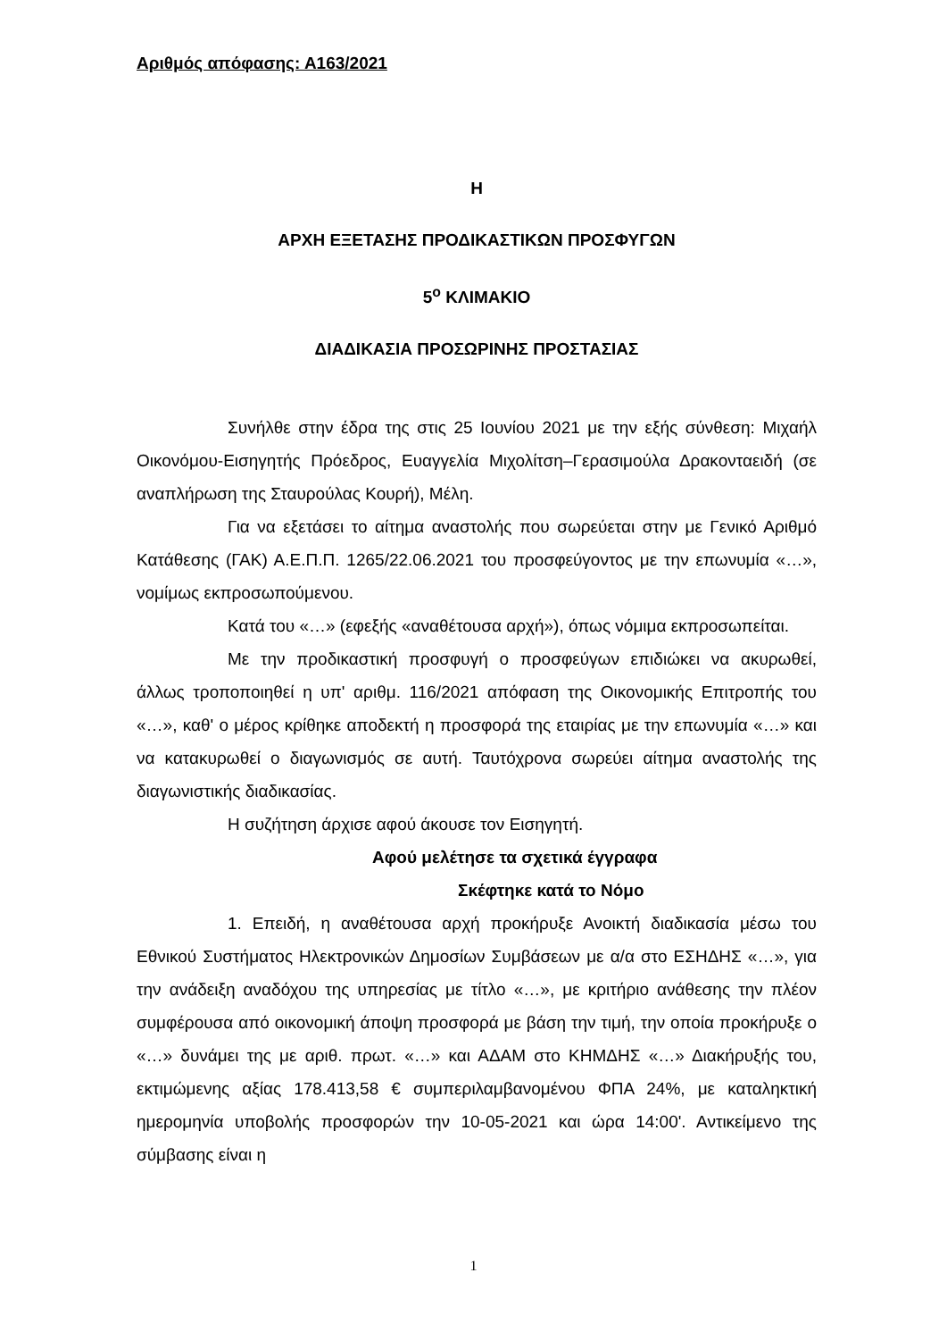Αριθμός απόφασης: Α163/2021
Η
ΑΡΧΗ ΕΞΕΤΑΣΗΣ ΠΡΟΔΙΚΑΣΤΙΚΩΝ ΠΡΟΣΦΥΓΩΝ
5<sup>ο</sup> ΚΛΙΜΑΚΙΟ
ΔΙΑΔΙΚΑΣΙΑ ΠΡΟΣΩΡΙΝΗΣ ΠΡΟΣΤΑΣΙΑΣ
Συνήλθε στην έδρα της στις 25 Ιουνίου 2021 με την εξής σύνθεση: Μιχαήλ Οικονόμου-Εισηγητής Πρόεδρος, Ευαγγελία Μιχολίτση–Γερασιμούλα Δρακονταειδή (σε αναπλήρωση της Σταυρούλας Κουρή), Μέλη.
Για να εξετάσει το αίτημα αναστολής που σωρεύεται στην με Γενικό Αριθμό Κατάθεσης (ΓΑΚ) Α.Ε.Π.Π. 1265/22.06.2021 του προσφεύγοντος με την επωνυμία «…», νομίμως εκπροσωπούμενου.
Κατά του «…» (εφεξής «αναθέτουσα αρχή»), όπως νόμιμα εκπροσωπείται.
Με την προδικαστική προσφυγή ο προσφεύγων επιδιώκει να ακυρωθεί, άλλως τροποποιηθεί η υπ' αριθμ. 116/2021 απόφαση της Οικονομικής Επιτροπής του «…», καθ' ο μέρος κρίθηκε αποδεκτή η προσφορά της εταιρίας με την επωνυμία «…» και να κατακυρωθεί ο διαγωνισμός σε αυτή. Ταυτόχρονα σωρεύει αίτημα αναστολής της διαγωνιστικής διαδικασίας.
Η συζήτηση άρχισε αφού άκουσε τον Εισηγητή.
Αφού μελέτησε τα σχετικά έγγραφα
Σκέφτηκε κατά το Νόμο
1. Επειδή, η αναθέτουσα αρχή προκήρυξε Ανοικτή διαδικασία μέσω του Εθνικού Συστήματος Ηλεκτρονικών Δημοσίων Συμβάσεων με α/α στο ΕΣΗΔΗΣ «…», για την ανάδειξη αναδόχου της υπηρεσίας με τίτλο «…», με κριτήριο ανάθεσης την πλέον συμφέρουσα από οικονομική άποψη προσφορά με βάση την τιμή, την οποία προκήρυξε ο «…» δυνάμει της με αριθ. πρωτ. «…» και ΑΔΑΜ στο ΚΗΜΔΗΣ «…» Διακήρυξής του, εκτιμώμενης αξίας 178.413,58 € συμπεριλαμβανομένου ΦΠΑ 24%, με καταληκτική ημερομηνία υποβολής προσφορών την 10-05-2021 και ώρα 14:00'. Αντικείμενο της σύμβασης είναι η
1